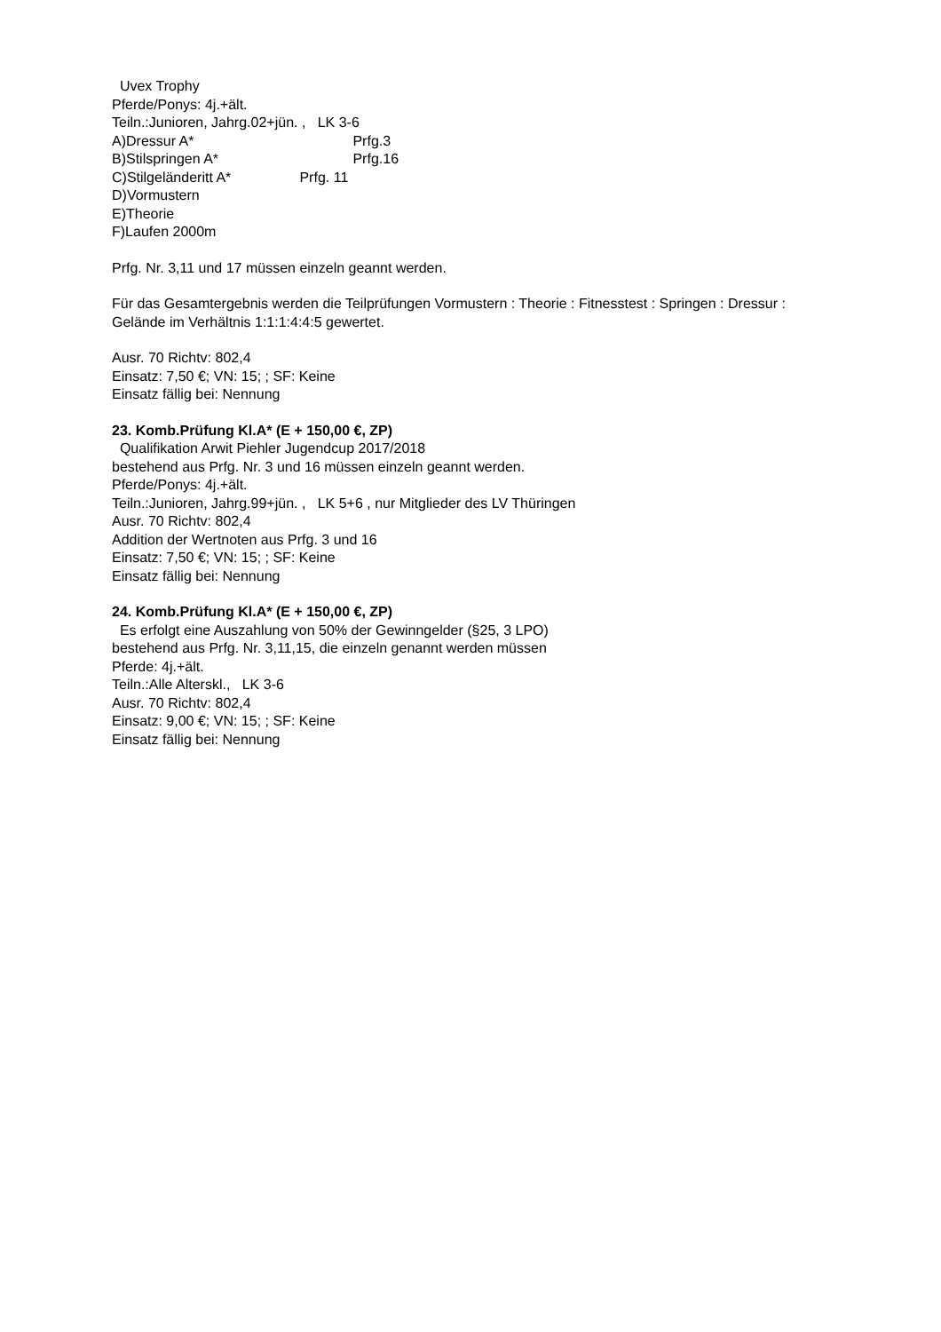Uvex Trophy
Pferde/Ponys: 4j.+ält.
Teiln.:Junioren, Jahrg.02+jün. , LK 3-6
A)Dressur A* Prfg.3
B)Stilspringen A* Prfg.16
C)Stilgeländeritt A* Prfg. 11
D)Vormustern
E)Theorie
F)Laufen 2000m
Prfg. Nr. 3,11 und 17 müssen einzeln geannt werden.
Für das Gesamtergebnis werden die Teilprüfungen Vormustern : Theorie : Fitnesstest : Springen : Dressur : Gelände im Verhältnis 1:1:1:4:4:5 gewertet.
Ausr. 70 Richtv: 802,4
Einsatz: 7,50 €; VN: 15; ; SF: Keine
Einsatz fällig bei: Nennung
23. Komb.Prüfung Kl.A* (E + 150,00 €, ZP)
Qualifikation Arwit Piehler Jugendcup 2017/2018
bestehend aus Prfg. Nr. 3 und 16 müssen einzeln geannt werden.
Pferde/Ponys: 4j.+ält.
Teiln.:Junioren, Jahrg.99+jün. , LK 5+6 , nur Mitglieder des LV Thüringen
Ausr. 70 Richtv: 802,4
Addition der Wertnoten aus Prfg. 3 und 16
Einsatz: 7,50 €; VN: 15; ; SF: Keine
Einsatz fällig bei: Nennung
24. Komb.Prüfung Kl.A* (E + 150,00 €, ZP)
Es erfolgt eine Auszahlung von 50% der Gewinngelder (§25, 3 LPO)
bestehend aus Prfg. Nr. 3,11,15, die einzeln genannt werden müssen
Pferde: 4j.+ält.
Teiln.:Alle Alterskl., LK 3-6
Ausr. 70 Richtv: 802,4
Einsatz: 9,00 €; VN: 15; ; SF: Keine
Einsatz fällig bei: Nennung